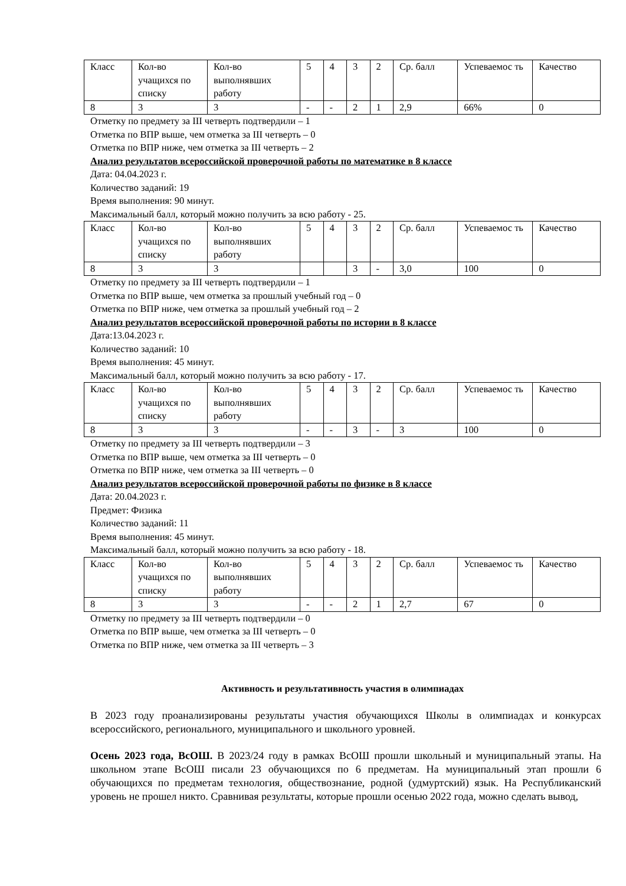| Класс | Кол-во учащихся по списку | Кол-во выполнявших работу | 5 | 4 | 3 | 2 | Ср. балл | Успеваемос ть | Качество |
| 8 | 3 | 3 | - | - | 2 | 1 | 2,9 | 66% | 0 |
Отметку по предмету за III четверть подтвердили – 1
Отметка по ВПР выше, чем отметка за III четверть – 0
Отметка по ВПР ниже, чем отметка за III четверть – 2
Анализ результатов всероссийской проверочной работы по математике в 8 классе
Дата: 04.04.2023 г.
Количество заданий: 19
Время выполнения: 90 минут.
Максимальный балл, который можно получить за всю работу - 25.
| Класс | Кол-во учащихся по списку | Кол-во выполнявших работу | 5 | 4 | 3 | 2 | Ср. балл | Успеваемос ть | Качество |
| 8 | 3 | 3 | | | 3 | - | 3,0 | 100 | 0 |
Отметку по предмету за III четверть подтвердили – 1
Отметка по ВПР выше, чем отметка за прошлый учебный год – 0
Отметка по ВПР ниже, чем отметка за прошлый учебный год – 2
Анализ результатов всероссийской проверочной работы по истории в 8 классе
Дата:13.04.2023 г.
Количество заданий: 10
Время выполнения: 45 минут.
Максимальный балл, который можно получить за всю работу - 17.
| Класс | Кол-во учащихся по списку | Кол-во выполнявших работу | 5 | 4 | 3 | 2 | Ср. балл | Успеваемос ть | Качество |
| 8 | 3 | 3 | - | - | 3 | - | 3 | 100 | 0 |
Отметку по предмету за III четверть подтвердили – 3
Отметка по ВПР выше, чем отметка за III четверть – 0
Отметка по ВПР ниже, чем отметка за III четверть – 0
Анализ результатов всероссийской проверочной работы по физике в 8 классе
Дата: 20.04.2023 г.
Предмет: Физика
Количество заданий: 11
Время выполнения: 45 минут.
Максимальный балл, который можно получить за всю работу - 18.
| Класс | Кол-во учащихся по списку | Кол-во выполнявших работу | 5 | 4 | 3 | 2 | Ср. балл | Успеваемос ть | Качество |
| 8 | 3 | 3 | - | - | 2 | 1 | 2,7 | 67 | 0 |
Отметку по предмету за III четверть подтвердили – 0
Отметка по ВПР выше, чем отметка за III четверть – 0
Отметка по ВПР ниже, чем отметка за III четверть – 3
Активность и результативность участия в олимпиадах
В 2023 году проанализированы результаты участия обучающихся Школы в олимпиадах и конкурсах всероссийского, регионального, муниципального и школьного уровней.
Осень 2023 года, ВсОШ. В 2023/24 году в рамках ВсОШ прошли школьный и муниципальный этапы. На школьном этапе ВсОШ писали 23 обучающихся по 6 предметам. На муниципальный этап прошли 6 обучающихся по предметам технология, обществознание, родной (удмуртский) язык. На Республиканский уровень не прошел никто. Сравнивая результаты, которые прошли осенью 2022 года, можно сделать вывод,